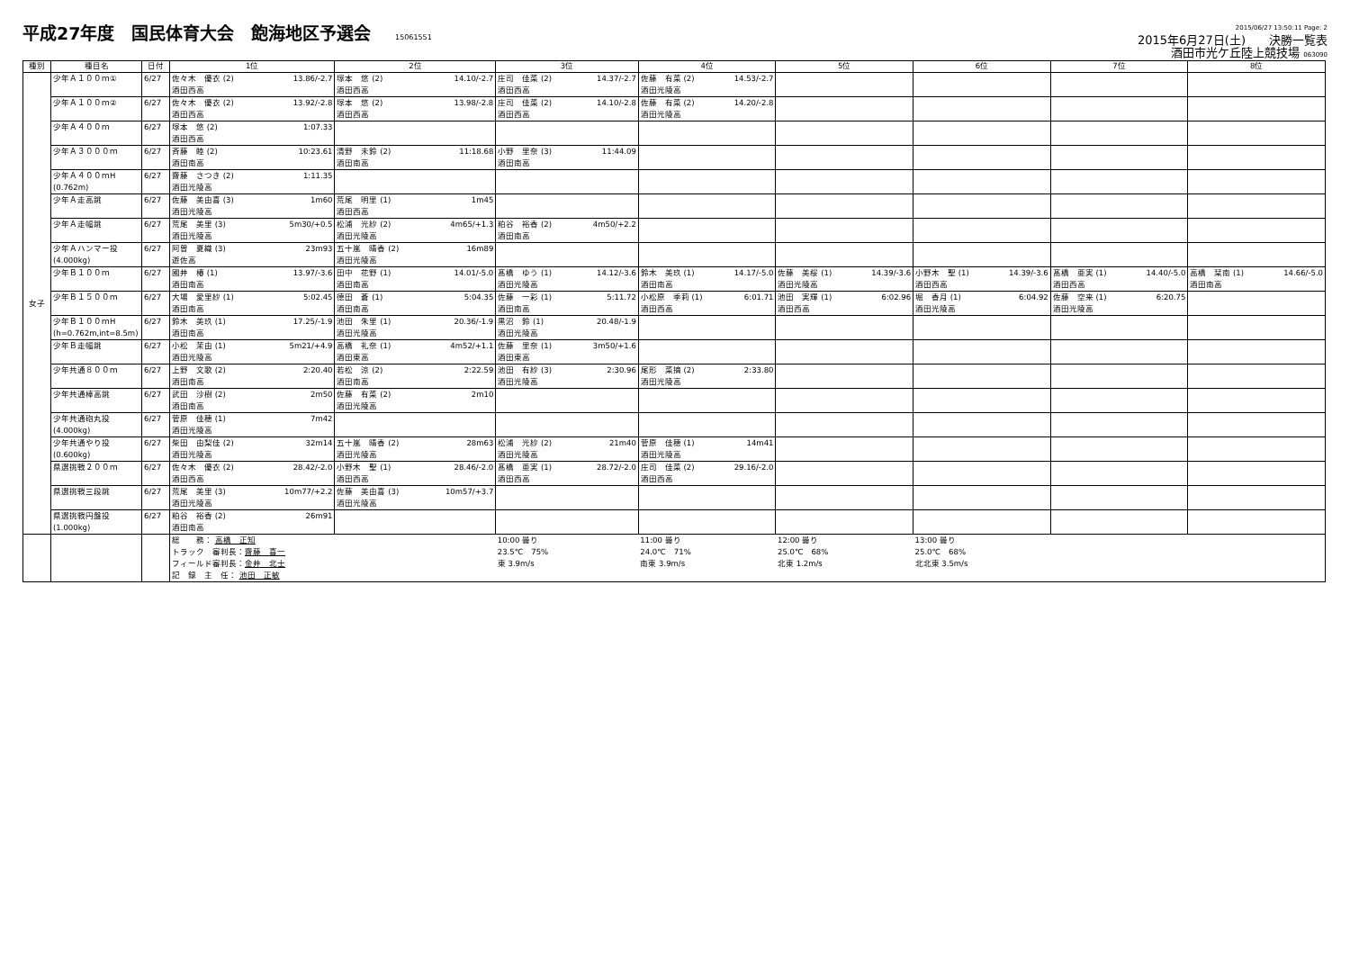平成27年度　国民体育大会　飽海地区予選会 15061551
2015/06/27 13:50:11 Page: 2
2015年6月27日(土)　　決勝一覧表
酒田市光ケ丘陸上競技場 063090
| 種別 | 種目名 | 日付 | 1位 | 2位 | 3位 | 4位 | 5位 | 6位 | 7位 | 8位 |
| --- | --- | --- | --- | --- | --- | --- | --- | --- | --- | --- |
| 女子 | 少年Ａ１００ｍ① | 6/27 | 佐々木 優衣 (2) 13.86/-2.7 酒田西高 | 塚本 悠 (2) 14.10/-2.7 酒田西高 | 庄司 佳菜 (2) 14.37/-2.7 酒田西高 | 佐藤 有菜 (2) 14.53/-2.7 酒田光陵高 | | | | |
| | 少年Ａ１００ｍ② | 6/27 | 佐々木 優衣 (2) 13.92/-2.8 酒田西高 | 塚本 悠 (2) 13.98/-2.8 酒田西高 | 庄司 佳菜 (2) 14.10/-2.8 酒田西高 | 佐藤 有菜 (2) 14.20/-2.8 酒田光陵高 | | | | |
| | 少年Ａ４００ｍ | 6/27 | 塚本 悠 (2) 1:07.33 酒田西高 | | | | | | | |
| | 少年Ａ３０００ｍ | 6/27 | 斉藤 睦 (2) 10:23.61 酒田南高 | 清野 未鈴 (2) 11:18.68 酒田南高 | 小野 里奈 (3) 11:44.09 酒田南高 | | | | | |
| | 少年Ａ４００ｍH (0.762m) | 6/27 | 齋藤 さつき (2) 1:11.35 酒田光陵高 | | | | | | | |
| | 少年Ａ走高跳 | 6/27 | 佐藤 美由喜 (3) 1m60 酒田光陵高 | 荒尾 明里 (1) 1m45 酒田西高 | | | | | | |
| | 少年Ａ走幅跳 | 6/27 | 荒尾 美里 (3) 5m30/+0.5 酒田光陵高 | 松浦 光紗 (2) 4m65/+1.3 酒田光陵高 | 粕谷 裕香 (2) 4m50/+2.2 酒田南高 | | | | | |
| | 少年Ａハンマー投 (4.000kg) | 6/27 | 阿曽 夏織 (3) 23m93 遊佐高 | 五十嵐 晴香 (2) 16m89 酒田光陵高 | | | | | | |
| | 少年Ｂ１００ｍ | 6/27 | 國井 椿 (1) 13.97/-3.6 酒田南高 | 田中 花野 (1) 14.01/-5.0 酒田南高 | 髙橋 ゆう (1) 14.12/-3.6 酒田光陵高 | 鈴木 美玖 (1) 14.17/-5.0 酒田南高 | 佐藤 美桜 (1) 14.39/-3.6 酒田光陵高 | 小野木 聖 (1) 14.39/-3.6 酒田西高 | 髙橋 亜実 (1) 14.40/-5.0 酒田西高 | 高橋 栞南 (1) 14.66/-5.0 酒田南高 |
| | 少年Ｂ１５００ｍ | 6/27 | 大場 愛里紗 (1) 5:02.45 酒田南高 | 德田 蒼 (1) 5:04.35 酒田南高 | 佐藤 一彩 (1) 5:11.72 酒田南高 | 小松原 季莉 (1) 6:01.71 酒田西高 | 池田 実輝 (1) 6:02.96 酒田西高 | 堀 香月 (1) 6:04.92 酒田光陵高 | 佐藤 空来 (1) 6:20.75 酒田光陵高 | |
| | 少年Ｂ１００ｍH (h=0.762m,int=8.5m) | 6/27 | 鈴木 美玖 (1) 17.25/-1.9 酒田南高 | 池田 朱里 (1) 20.36/-1.9 酒田光陵高 | 黒沼 鈴 (1) 20.48/-1.9 酒田光陵高 | | | | | |
| | 少年Ｂ走幅跳 | 6/27 | 小松 茉由 (1) 5m21/+4.9 酒田光陵高 | 高橋 礼奈 (1) 4m52/+1.1 酒田東高 | 佐藤 里奈 (1) 3m50/+1.6 酒田東高 | | | | | |
| | 少年共通８００ｍ | 6/27 | 上野 文歌 (2) 2:20.40 酒田南高 | 若松 涼 (2) 2:22.59 酒田南高 | 池田 有紗 (3) 2:30.96 酒田光陵高 | 尾形 菜摘 (2) 2:33.80 酒田光陵高 | | | | |
| | 少年共通棒高跳 | 6/27 | 武田 沙樹 (2) 2m50 酒田南高 | 佐藤 有菜 (2) 2m10 酒田光陵高 | | | | | | |
| | 少年共通砲丸投 (4.000kg) | 6/27 | 菅原 佳穂 (1) 7m42 酒田光陵高 | | | | | | | |
| | 少年共通やり投 (0.600kg) | 6/27 | 柴田 由梨佳 (2) 32m14 酒田光陵高 | 五十嵐 晴香 (2) 28m63 酒田光陵高 | 松浦 光紗 (2) 21m40 酒田光陵高 | 菅原 佳穂 (1) 14m41 酒田光陵高 | | | | |
| | 県選挑戦２００ｍ | 6/27 | 佐々木 優衣 (2) 28.42/-2.0 酒田西高 | 小野木 聖 (1) 28.46/-2.0 酒田西高 | 髙橋 亜実 (1) 28.72/-2.0 酒田西高 | 庄司 佳菜 (2) 29.16/-2.0 酒田西高 | | | | |
| | 県選挑戦三段跳 | 6/27 | 荒尾 美里 (3) 10m77/+2.2 酒田光陵高 | 佐藤 美由喜 (3) 10m57/+3.7 酒田光陵高 | | | | | | |
| | 県選挑戦円盤投 (1.000kg) | 6/27 | 粕谷 裕香 (2) 26m91 酒田南高 | | | | | | | |
| | | | 総 務： 高橋 正知 トラック 審判長： 齋藤 喜一 フィールド審判長： 金井 北士 記 録 主 任： 池田 正敏 | | 10:00 曇り 23.5℃ 75% 東 3.9m/s | 11:00 曇り 24.0℃ 71% 南東 3.9m/s | 12:00 曇り 25.0℃ 68% 北東 1.2m/s | 13:00 曇り 25.0℃ 68% 北北東 3.5m/s | | |